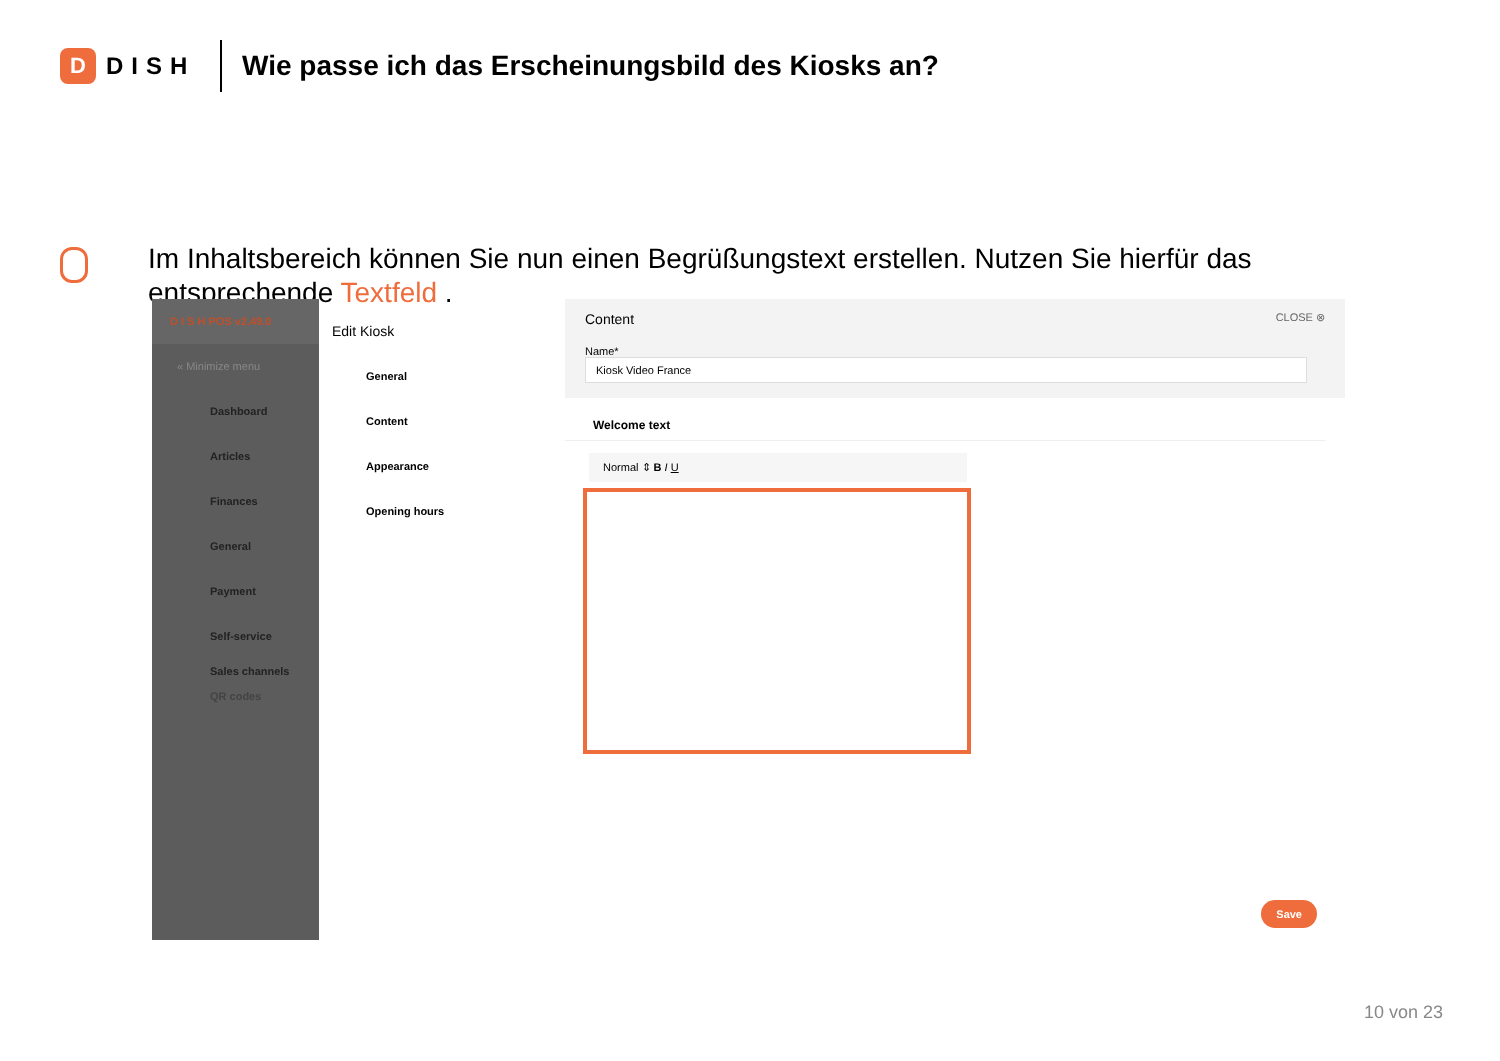D
DISH
Wie passe ich das Erscheinungsbild des Kiosks an?
Im Inhaltsbereich können Sie nun einen Begrüßungstext erstellen. Nutzen Sie hierfür das entsprechende Textfeld .
D I S H POS v2.49.0
« Minimize menu
Dashboard
Articles
Finances
General
Payment
Self-service
Sales channels
QR codes
Edit Kiosk
General
Content
Appearance
Opening hours
Content CLOSE ⊗
Name* Kiosk Video France
Welcome text
Normal ⇕ B I U
Save
10 von 23